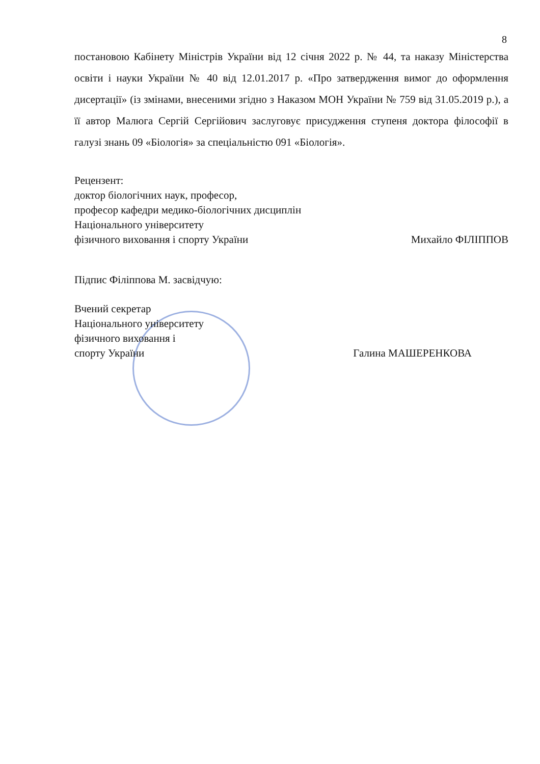8
постановою Кабінету Міністрів України від 12 січня 2022 р. № 44, та наказу Міністерства освіти і науки України № 40 від 12.01.2017 р. «Про затвердження вимог до оформлення дисертації» (із змінами, внесеними згідно з Наказом МОН України № 759 від 31.05.2019 р.), а її автор Малюга Сергій Сергійович заслуговує присудження ступеня доктора філософії в галузі знань 09 «Біологія» за спеціальністю 091 «Біологія».
Рецензент:
доктор біологічних наук, професор,
професор кафедри медико-біологічних дисциплін
Національного університету
фізичного виховання і спорту України Михайло ФІЛІППОВ
Підпис Філіппова М. засвідчую:
Вчений секретар
Національного університету
фізичного виховання і
спорту України Галина МАШЕРЕНКОВА